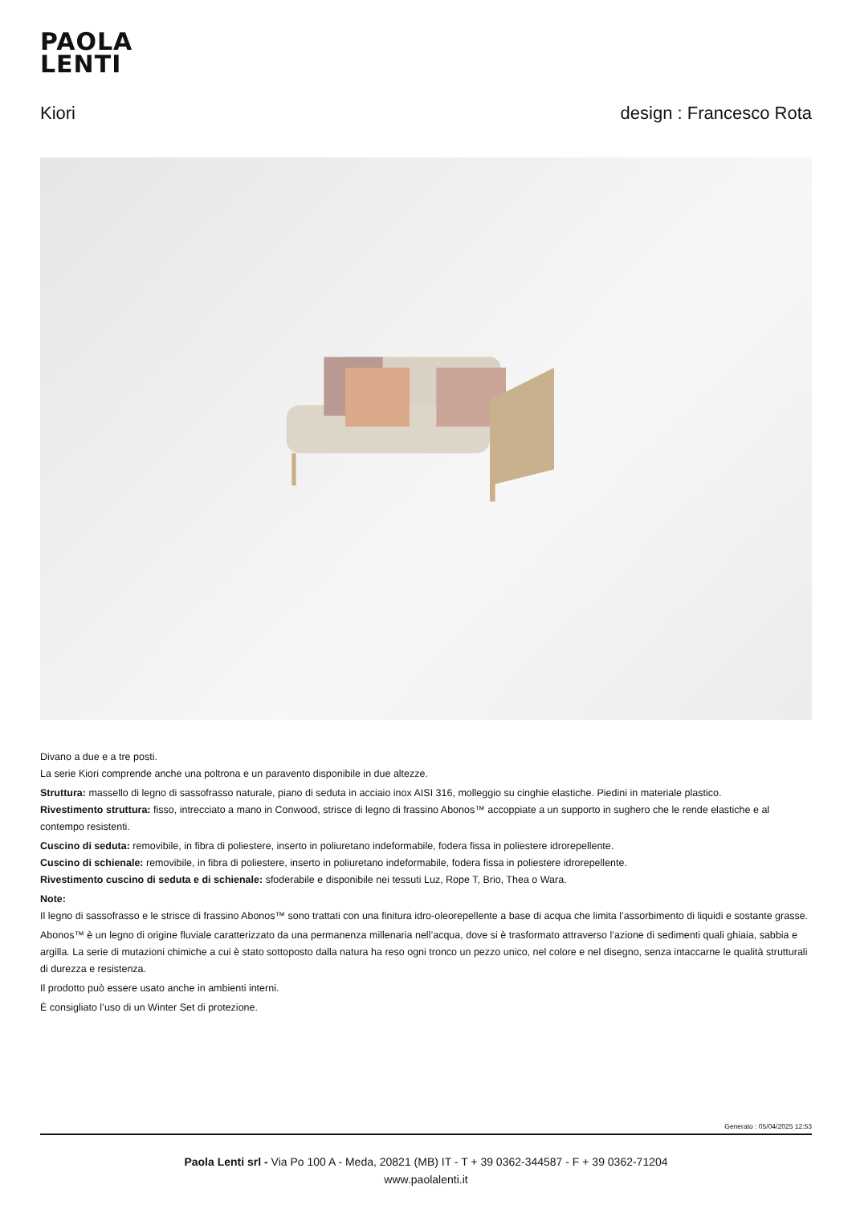PAOLA
LENTI
Kiori design : Francesco Rota
Divano a due e a tre posti.
La serie Kiori comprende anche una poltrona e un paravento disponibile in due altezze.
Struttura: massello di legno di sassofrasso naturale, piano di seduta in acciaio inox AISI 316, molleggio su cinghie elastiche. Piedini in materiale plastico.
Rivestimento struttura: fisso, intrecciato a mano in Conwood, strisce di legno di frassino Abonos™ accoppiate a un supporto in sughero che le rende elastiche e al contempo resistenti.
Cuscino di seduta: removibile, in fibra di poliestere, inserto in poliuretano indeformabile, fodera fissa in poliestere idrorepellente.
Cuscino di schienale: removibile, in fibra di poliestere, inserto in poliuretano indeformabile, fodera fissa in poliestere idrorepellente.
Rivestimento cuscino di seduta e di schienale: sfoderabile e disponibile nei tessuti Luz, Rope T, Brio, Thea o Wara.
Note:
Il legno di sassofrasso e le strisce di frassino Abonos™ sono trattati con una finitura idro-oleorepellente a base di acqua che limita l’assorbimento di liquidi e sostante grasse.
Abonos™ è un legno di origine fluviale caratterizzato da una permanenza millenaria nell’acqua, dove si è trasformato attraverso l’azione di sedimenti quali ghiaia, sabbia e argilla. La serie di mutazioni chimiche a cui è stato sottoposto dalla natura ha reso ogni tronco un pezzo unico, nel colore e nel disegno, senza intaccarne le qualità strutturali di durezza e resistenza.
Il prodotto può essere usato anche in ambienti interni.
È consigliato l’uso di un Winter Set di protezione.
Generato : 05/04/2025 12:53
Paola Lenti srl - Via Po 100 A - Meda, 20821 (MB) IT - T + 39 0362-344587 - F + 39 0362-71204
www.paolalenti.it